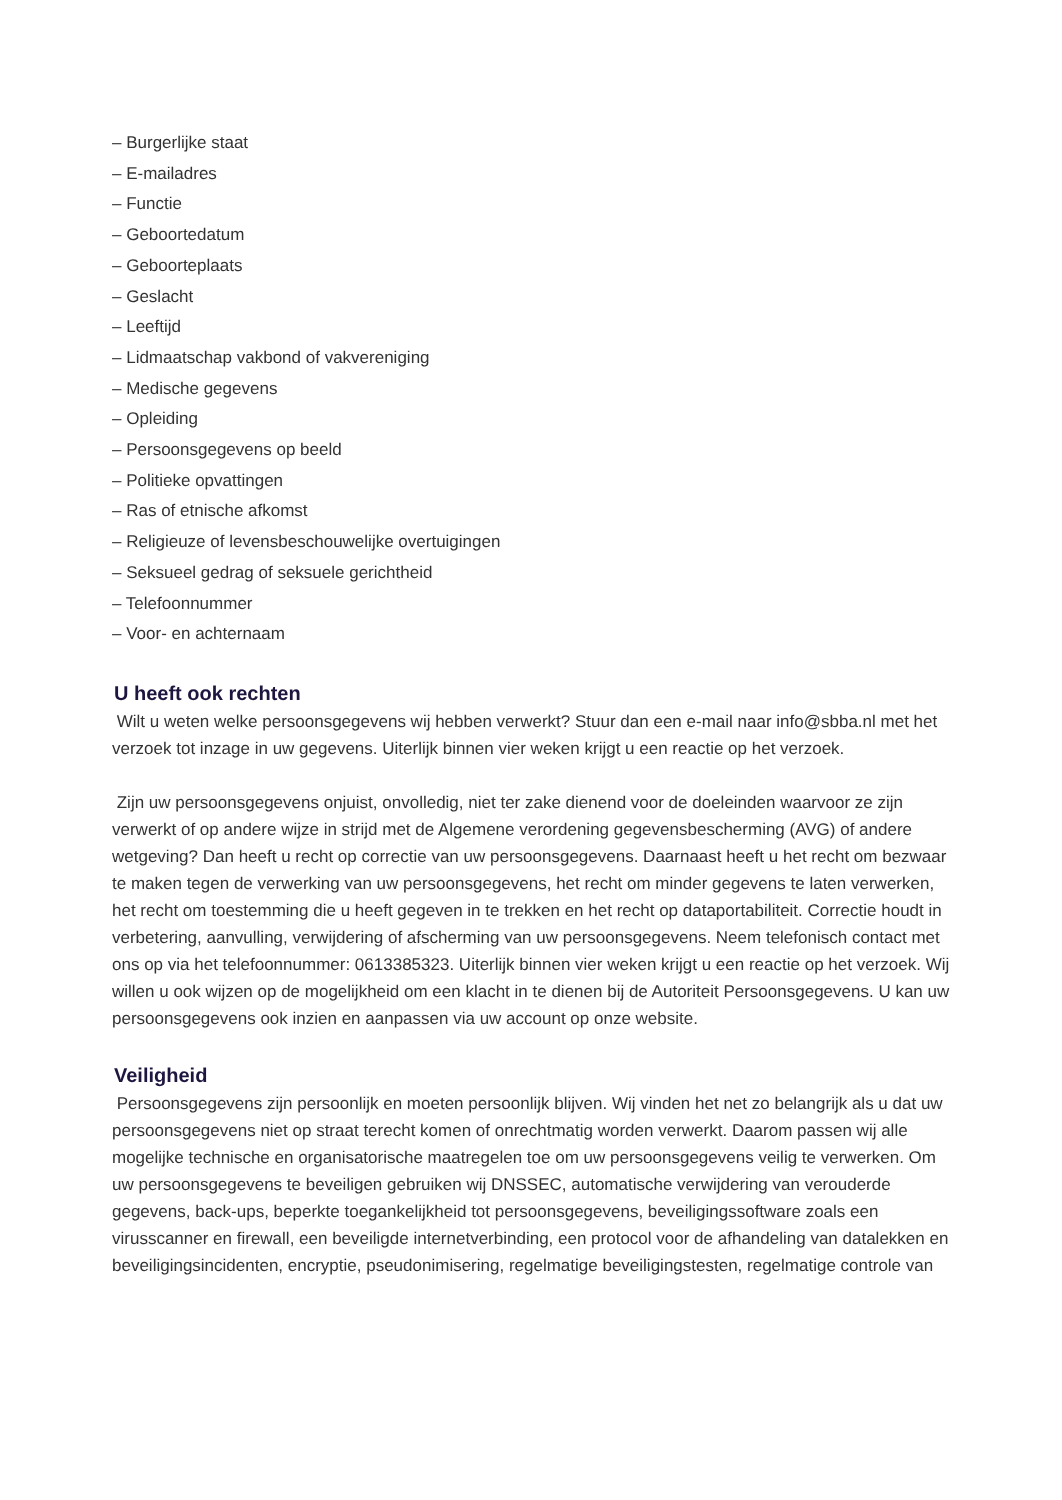– Burgerlijke staat
– E-mailadres
– Functie
– Geboortedatum
– Geboorteplaats
– Geslacht
– Leeftijd
– Lidmaatschap vakbond of vakvereniging
– Medische gegevens
– Opleiding
– Persoonsgegevens op beeld
– Politieke opvattingen
– Ras of etnische afkomst
– Religieuze of levensbeschouwelijke overtuigingen
– Seksueel gedrag of seksuele gerichtheid
– Telefoonnummer
– Voor- en achternaam
U heeft ook rechten
Wilt u weten welke persoonsgegevens wij hebben verwerkt? Stuur dan een e-mail naar info@sbba.nl met het verzoek tot inzage in uw gegevens. Uiterlijk binnen vier weken krijgt u een reactie op het verzoek.
Zijn uw persoonsgegevens onjuist, onvolledig, niet ter zake dienend voor de doeleinden waarvoor ze zijn verwerkt of op andere wijze in strijd met de Algemene verordening gegevensbescherming (AVG) of andere wetgeving? Dan heeft u recht op correctie van uw persoonsgegevens. Daarnaast heeft u het recht om bezwaar te maken tegen de verwerking van uw persoonsgegevens, het recht om minder gegevens te laten verwerken, het recht om toestemming die u heeft gegeven in te trekken en het recht op dataportabiliteit. Correctie houdt in verbetering, aanvulling, verwijdering of afscherming van uw persoonsgegevens. Neem telefonisch contact met ons op via het telefoonnummer: 0613385323. Uiterlijk binnen vier weken krijgt u een reactie op het verzoek. Wij willen u ook wijzen op de mogelijkheid om een klacht in te dienen bij de Autoriteit Persoonsgegevens. U kan uw persoonsgegevens ook inzien en aanpassen via uw account op onze website.
Veiligheid
Persoonsgegevens zijn persoonlijk en moeten persoonlijk blijven. Wij vinden het net zo belangrijk als u dat uw persoonsgegevens niet op straat terecht komen of onrechtmatig worden verwerkt. Daarom passen wij alle mogelijke technische en organisatorische maatregelen toe om uw persoonsgegevens veilig te verwerken. Om uw persoonsgegevens te beveiligen gebruiken wij DNSSEC, automatische verwijdering van verouderde gegevens, back-ups, beperkte toegankelijkheid tot persoonsgegevens, beveiligingssoftware zoals een virusscanner en firewall, een beveiligde internetverbinding, een protocol voor de afhandeling van datalekken en beveiligingsincidenten, encryptie, pseudonimisering, regelmatige beveiligingstesten, regelmatige controle van